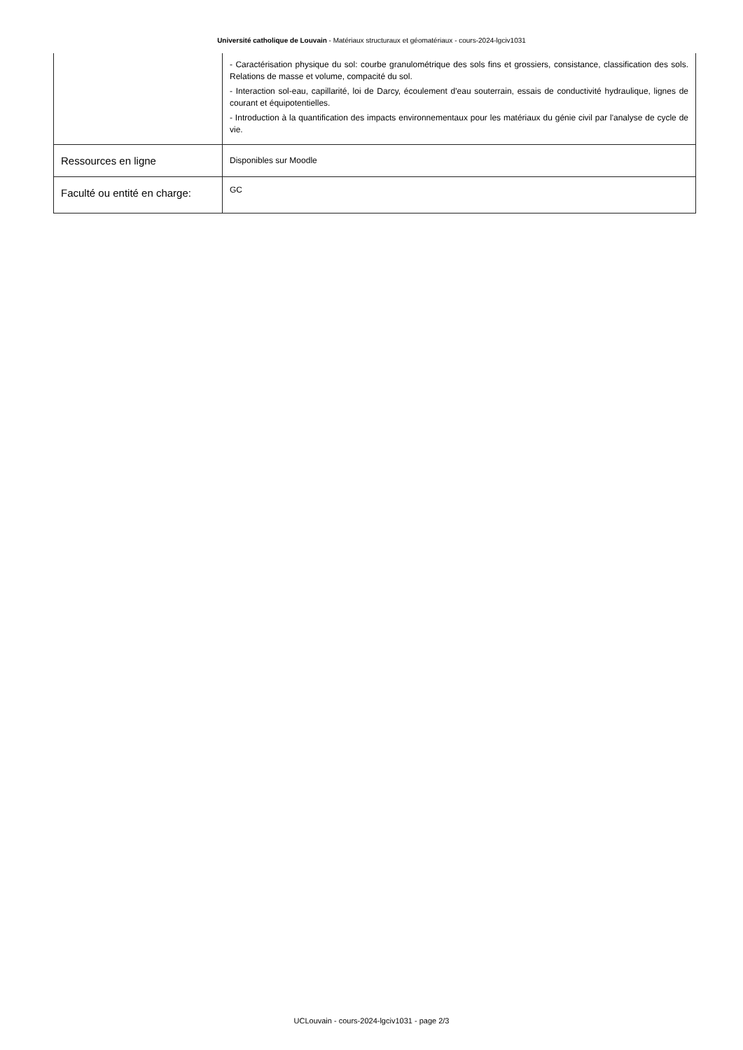Université catholique de Louvain - Matériaux structuraux et géomatériaux - cours-2024-lgciv1031
| | - Caractérisation physique du sol: courbe granulométrique des sols fins et grossiers, consistance, classification des sols. Relations de masse et volume, compacité du sol. - Interaction sol-eau, capillarité, loi de Darcy, écoulement d'eau souterrain, essais de conductivité hydraulique, lignes de courant et équipotentielles. - Introduction à la quantification des impacts environnementaux pour les matériaux du génie civil par l'analyse de cycle de vie. |
| Ressources en ligne | Disponibles sur Moodle |
| Faculté ou entité en charge: | GC |
UCLouvain - cours-2024-lgciv1031 - page 2/3